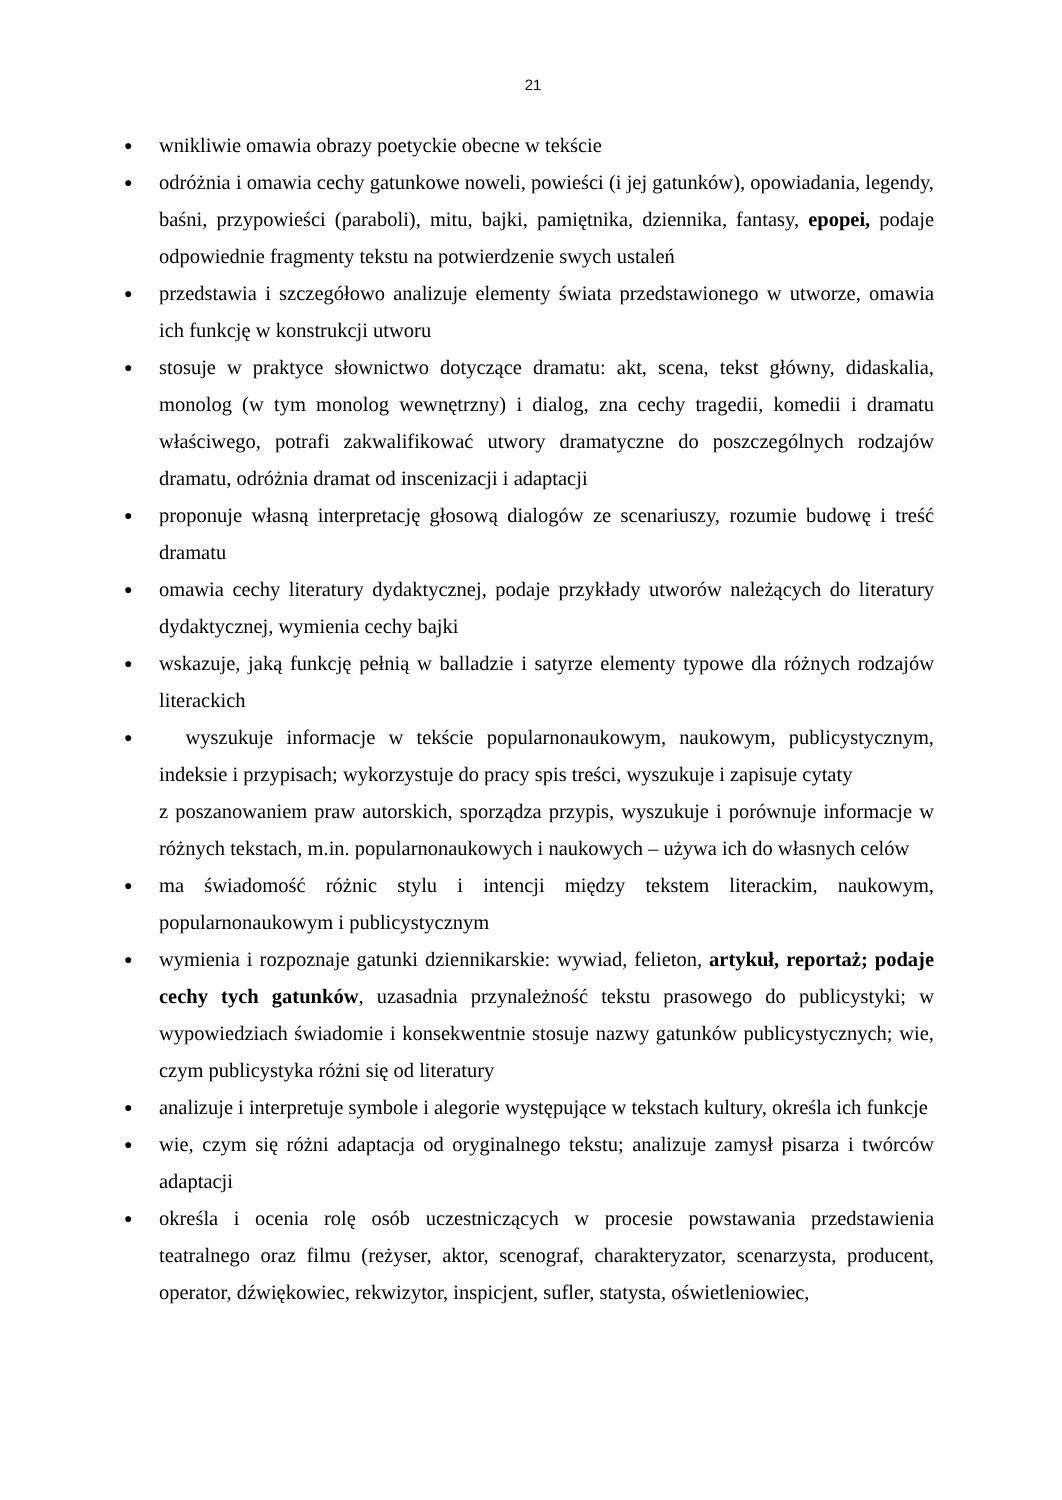21
● wnikliwie omawia obrazy poetyckie obecne w tekście
● odróżnia i omawia cechy gatunkowe noweli, powieści (i jej gatunków), opowiadania, legendy, baśni, przypowieści (paraboli), mitu, bajki, pamiętnika, dziennika, fantasy, epopei, podaje odpowiednie fragmenty tekstu na potwierdzenie swych ustaleń
● przedstawia i szczegółowo analizuje elementy świata przedstawionego w utworze, omawia ich funkcję w konstrukcji utworu
● stosuje w praktyce słownictwo dotyczące dramatu: akt, scena, tekst główny, didaskalia, monolog (w tym monolog wewnętrzny) i dialog, zna cechy tragedii, komedii i dramatu właściwego, potrafi zakwalifikować utwory dramatyczne do poszczególnych rodzajów dramatu, odróżnia dramat od inscenizacji i adaptacji
● proponuje własną interpretację głosową dialogów ze scenariuszy, rozumie budowę i treść dramatu
● omawia cechy literatury dydaktycznej, podaje przykłady utworów należących do literatury dydaktycznej, wymienia cechy bajki
● wskazuje, jaką funkcję pełnią w balladzie i satyrze elementy typowe dla różnych rodzajów literackich
● wyszukuje informacje w tekście popularnonaukowym, naukowym, publicystycznym, indeksie i przypisach; wykorzystuje do pracy spis treści, wyszukuje i zapisuje cytaty
z poszanowaniem praw autorskich, sporządza przypis, wyszukuje i porównuje informacje w różnych tekstach, m.in. popularnonaukowych i naukowych – używa ich do własnych celów
● ma świadomość różnic stylu i intencji między tekstem literackim, naukowym, popularnonaukowym i publicystycznym
● wymienia i rozpoznaje gatunki dziennikarskie: wywiad, felieton, artykuł, reportaż; podaje cechy tych gatunków, uzasadnia przynależność tekstu prasowego do publicystyki; w wypowiedziach świadomie i konsekwentnie stosuje nazwy gatunków publicystycznych; wie, czym publicystyka różni się od literatury
● analizuje i interpretuje symbole i alegorie występujące w tekstach kultury, określa ich funkcje
● wie, czym się różni adaptacja od oryginalnego tekstu; analizuje zamysł pisarza i twórców adaptacji
● określa i ocenia rolę osób uczestniczących w procesie powstawania przedstawienia teatralnego oraz filmu (reżyser, aktor, scenograf, charakteryzator, scenarzysta, producent, operator, dźwiękowiec, rekwizytor, inspicjent, sufler, statysta, oświetleniowiec,